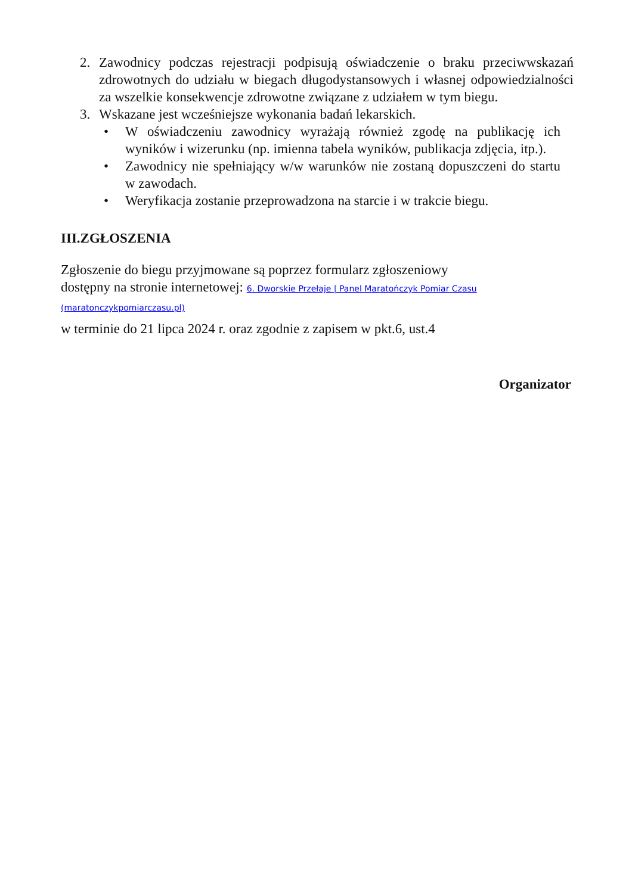2. Zawodnicy podczas rejestracji podpisują oświadczenie o braku przeciwwskazań zdrowotnych do udziału w biegach długodystansowych i własnej odpowiedzialności za wszelkie konsekwencje zdrowotne związane z udziałem w tym biegu.
3. Wskazane jest wcześniejsze wykonania badań lekarskich.
• W oświadczeniu zawodnicy wyrażają również zgodę na publikację ich wyników i wizerunku (np. imienna tabela wyników, publikacja zdjęcia, itp.).
• Zawodnicy nie spełniający w/w warunków nie zostaną dopuszczeni do startu w zawodach.
• Weryfikacja zostanie przeprowadzona na starcie i w trakcie biegu.
III.ZGŁOSZENIA
Zgłoszenie do biegu przyjmowane są poprzez formularz zgłoszeniowy
dostępny na stronie internetowej: 6. Dworskie Przełaje | Panel Maratończyk Pomiar Czasu (maratonczykpomiarczasu.pl)
w terminie do 21 lipca 2024 r. oraz zgodnie z zapisem w pkt.6, ust.4
Organizator